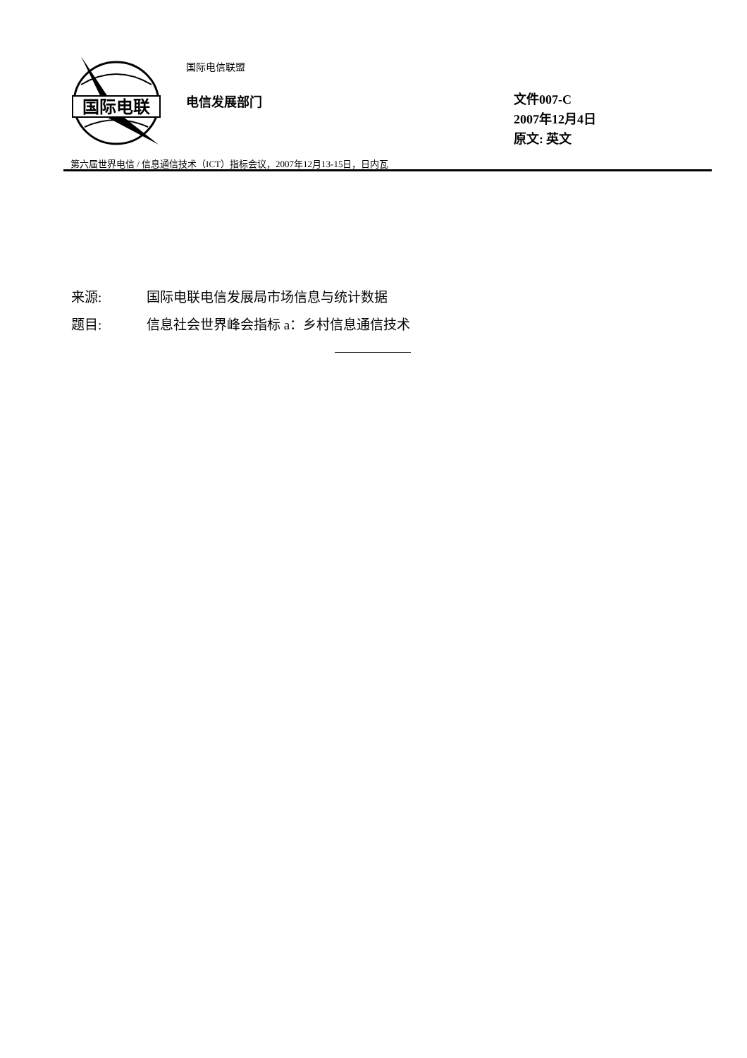国际电联
国际电信联盟
电信发展部门
文件007-C
2007年12月4日
原文: 英文
第六届世界电信 / 信息通信技术（ICT）指标会议，2007年12月13-15日，日内瓦
来源: 国际电联电信发展局市场信息与统计数据
题目: 信息社会世界峰会指标 a：乡村信息通信技术